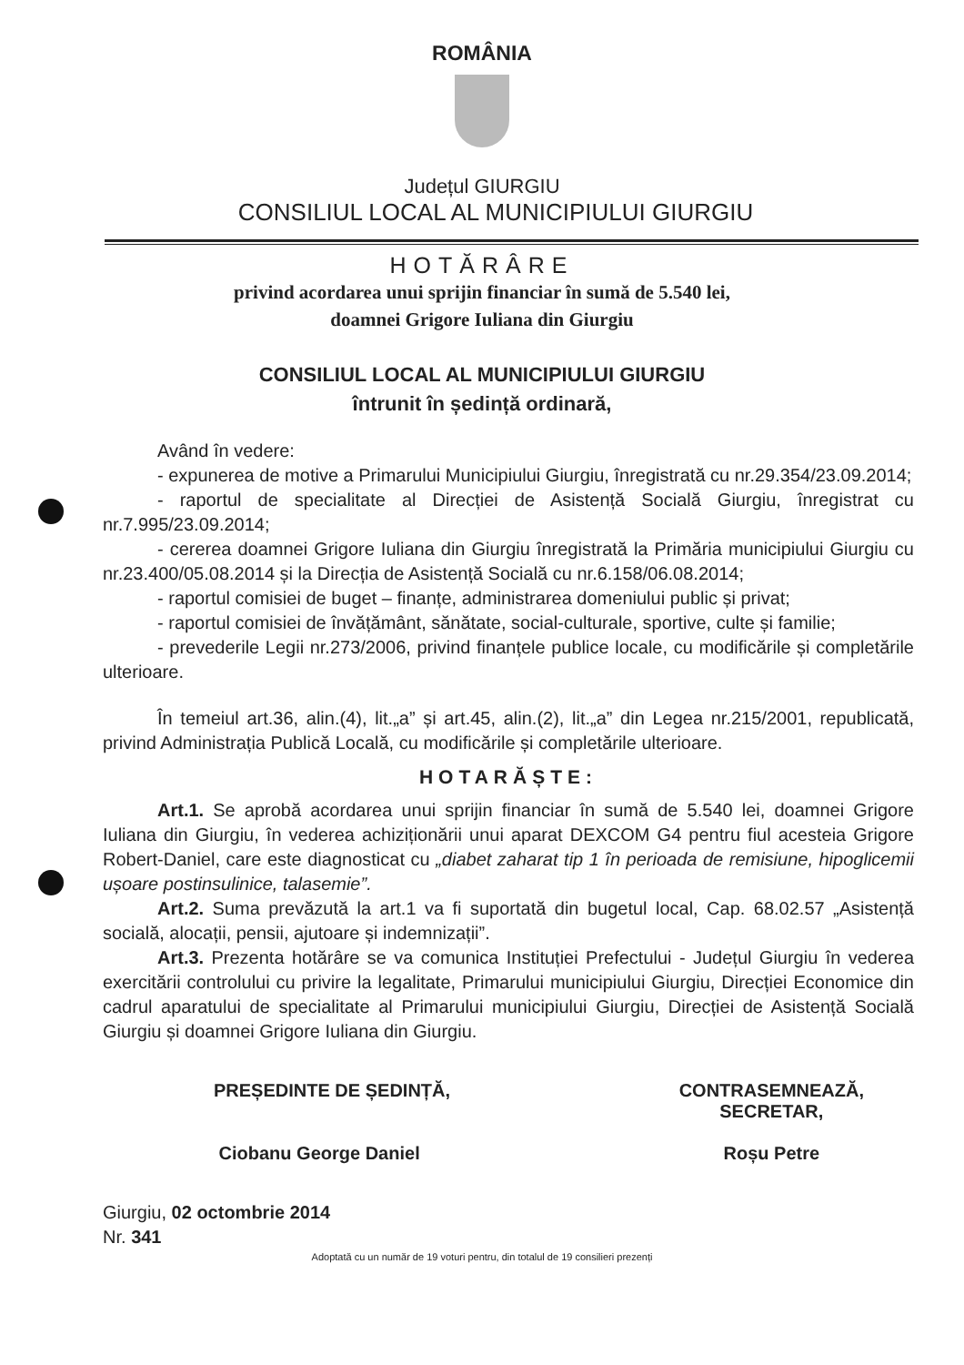ROMÂNIA
Județul GIURGIU
CONSILIUL LOCAL AL MUNICIPIULUI GIURGIU
HOTĂRÂRE
privind acordarea unui sprijin financiar în sumă de 5.540 lei,
doamnei Grigore Iuliana din Giurgiu
CONSILIUL LOCAL AL MUNICIPIULUI GIURGIU
întrunit în ședință ordinară,
Având în vedere:
- expunerea de motive a Primarului Municipiului Giurgiu, înregistrată cu nr.29.354/23.09.2014;
- raportul de specialitate al Direcției de Asistență Socială Giurgiu, înregistrat cu nr.7.995/23.09.2014;
- cererea doamnei Grigore Iuliana din Giurgiu înregistrată la Primăria municipiului Giurgiu cu nr.23.400/05.08.2014 și la Direcția de Asistență Socială cu nr.6.158/06.08.2014;
- raportul comisiei de buget – finanțe, administrarea domeniului public și privat;
- raportul comisiei de învățământ, sănătate, social-culturale, sportive, culte și familie;
- prevederile Legii nr.273/2006, privind finanțele publice locale, cu modificările și completările ulterioare.
În temeiul art.36, alin.(4), lit.„a” și art.45, alin.(2), lit.„a” din Legea nr.215/2001, republicată, privind Administrația Publică Locală, cu modificările și completările ulterioare.
HOTARĂȘTE:
Art.1. Se aprobă acordarea unui sprijin financiar în sumă de 5.540 lei, doamnei Grigore Iuliana din Giurgiu, în vederea achiziționării unui aparat DEXCOM G4 pentru fiul acesteia Grigore Robert-Daniel, care este diagnosticat cu „diabet zaharat tip 1 în perioada de remisiune, hipoglicemii ușoare postinsulinice, talasemie”.
Art.2. Suma prevăzută la art.1 va fi suportată din bugetul local, Cap. 68.02.57 „Asistență socială, alocații, pensii, ajutoare și indemnizații”.
Art.3. Prezenta hotărâre se va comunica Instituției Prefectului - Județul Giurgiu în vederea exercitării controlului cu privire la legalitate, Primarului municipiului Giurgiu, Direcției Economice din cadrul aparatului de specialitate al Primarului municipiului Giurgiu, Direcției de Asistență Socială Giurgiu și doamnei Grigore Iuliana din Giurgiu.
PREȘEDINTE DE ȘEDINȚĂ,
Ciobanu George Daniel
CONTRASEMNEAZĂ,
SECRETAR,
Roșu Petre
Giurgiu, 02 octombrie 2014
Nr. 341
Adoptată cu un număr de 19 voturi pentru, din totalul de 19 consilieri prezenți